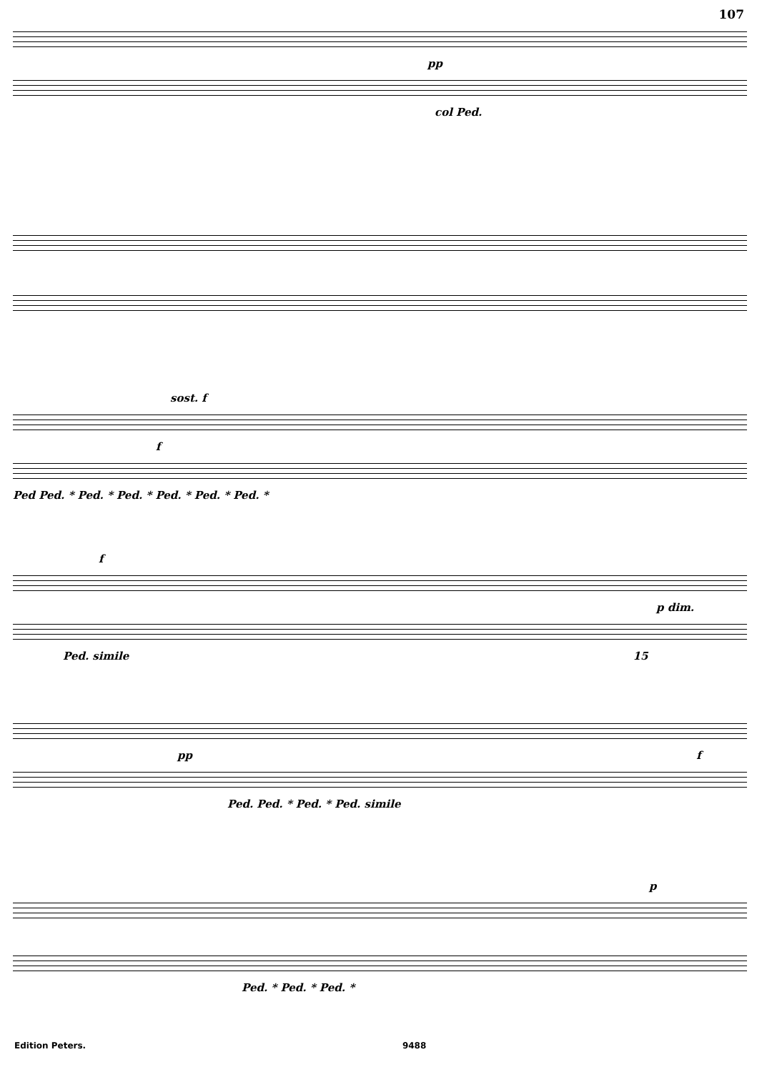107
pp
col Ped.
sost. f
f
Ped Ped. * Ped. * Ped. * Ped. * Ped. * Ped. *
f
p dim.
Ped. simile 15
pp f
Ped. Ped. * Ped. * Ped. simile
p
Ped. * Ped. * Ped. *
Edition Peters. 9488